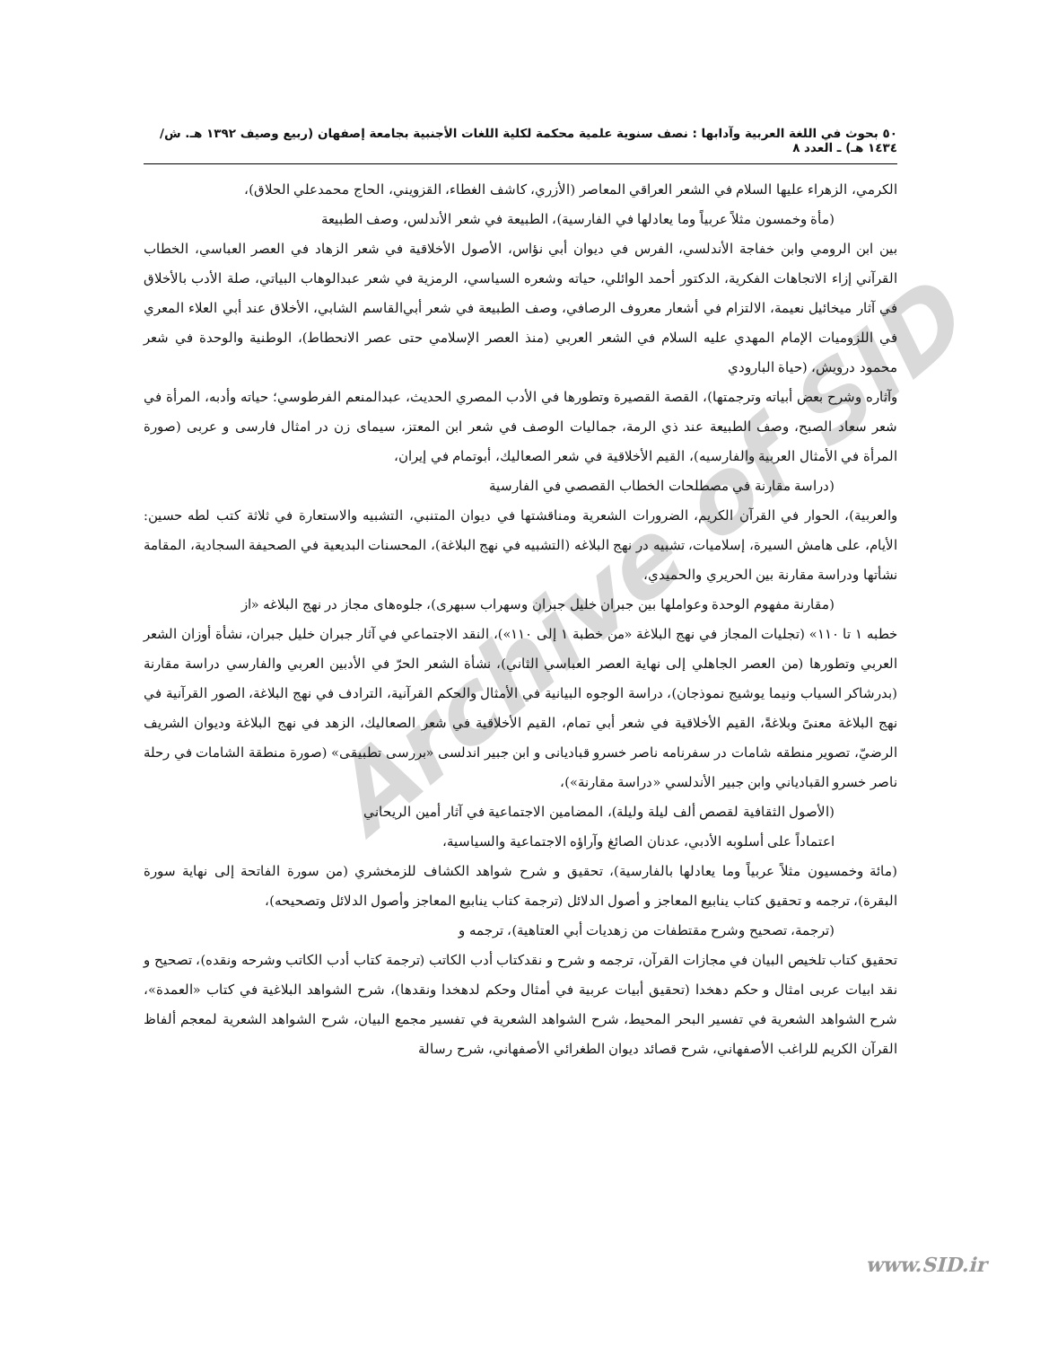٥٠ بحوث في اللغة العربية وآدابها : نصف سنوية علمية محكمة لكلية اللغات الأجنبية بجامعة إصفهان (ربيع وصيف ١٣٩٢ هـ. ش/ ١٤٣٤ هـ) ـ العدد ٨
Archive of SID
الكرمي، الزهراء عليها السلام في الشعر العراقي المعاصر (الأزري، كاشف الغطاء، القزويني، الحاج محمدعلي الحلاق)،
(مأة وخمسون مثلاً عربياً وما يعادلها في الفارسية)، الطبيعة في شعر الأندلس، وصف الطبيعة
بين ابن الرومي وابن خفاجة الأندلسي، الفرس في ديوان أبي نؤاس، الأصول الأخلاقية في شعر الزهاد في العصر العباسي، الخطاب القرآني إزاء الاتجاهات الفكرية، الدكتور أحمد الوائلي، حياته وشعره السياسي، الرمزية في شعر عبدالوهاب البياتي، صلة الأدب بالأخلاق في آثار ميخائيل نعيمة، الالتزام في أشعار معروف الرصافي، وصف الطبيعة في شعر أبي‌القاسم الشابي، الأخلاق عند أبي العلاء المعري في اللزوميات الإمام المهدي عليه السلام في الشعر العربي (منذ العصر الإسلامي حتى عصر الانحطاط)، الوطنية والوحدة في شعر محمود درويش، (حياة البارودي
وآثاره وشرح بعض أبياته وترجمتها)، القصة القصيرة وتطورها في الأدب المصري الحديث، عبدالمنعم الفرطوسي؛ حياته وأدبه، المرأة في شعر سعاد الصبح، وصف الطبيعة عند ذي الرمة، جماليات الوصف في شعر ابن المعتز، سيماى زن در امثال فارسى و عربى (صورة المرأة في الأمثال العربية والفارسيه)، القيم الأخلاقية في شعر الصعاليك، أبوتمام في إيران،
(دراسة مقارنة في مصطلحات الخطاب القصصي في الفارسية
والعربية)، الحوار في القرآن الكريم، الضرورات الشعرية ومناقشتها في ديوان المتنبي، التشبيه والاستعارة في ثلاثة كتب لطه حسين: الأيام، على هامش السيرة، إسلاميات، تشبيه در نهج البلاغه (التشبيه في نهج البلاغة)، المحسنات البديعية في الصحيفة السجادية، المقامة نشأتها ودراسة مقارنة بين الحريري والحميدي،
(مقارنة مفهوم الوحدة وعواملها بين جبران خليل جبران وسهراب سبهرى)، جلوه‌هاى مجاز در نهج البلاغه «از
خطبه ١ تا ١١٠» (تجليات المجاز في نهج البلاغة «من خطبة ١ إلى ١١٠»)، النقد الاجتماعي في آثار جبران خليل جبران، نشأة أوزان الشعر العربي وتطورها (من العصر الجاهلي إلى نهاية العصر العباسي الثاني)، نشأة الشعر الحرّ في الأدبين العربي والفارسي دراسة مقارنة (بدرشاكر السياب ونيما يوشيج نموذجان)، دراسة الوجوه البيانية في الأمثال والحكم القرآنية، الترادف في نهج البلاغة، الصور القرآنية في نهج البلاغة معنىً وبلاغةً، القيم الأخلاقية في شعر أبي تمام، القيم الأخلاقية في شعر الصعاليك، الزهد في نهج البلاغة وديوان الشريف الرضيّ، تصوير منطقه شامات در سفرنامه ناصر خسرو قباديانى و ابن جبير اندلسى «بررسى تطبيقى» (صورة منطقة الشامات في رحلة ناصر خسرو القبادياني وابن جبير الأندلسي «دراسة مقارنة»)،
(الأصول الثقافية لقصص ألف ليلة وليلة)، المضامين الاجتماعية في آثار أمين الريحاني
اعتماداً على أسلوبه الأدبي، عدنان الصائغ وآراؤه الاجتماعية والسياسية،
(مائة وخمسيون مثلاً عربياً وما يعادلها بالفارسية)، تحقيق و شرح شواهد الكشاف للزمخشري (من سورة الفاتحة إلى نهاية سورة البقرة)، ترجمه و تحقيق كتاب ينابيع المعاجز و أصول الدلائل (ترجمة كتاب ينابيع المعاجز وأصول الدلائل وتصحيحه)،
(ترجمة، تصحيح وشرح مقتطفات من زهديات أبي العتاهية)، ترجمه و
تحقيق كتاب تلخيص البيان في مجازات القرآن، ترجمه و شرح و نقدكتاب أدب الكاتب (ترجمة كتاب أدب الكاتب وشرحه ونقده)، تصحيح و نقد ابيات عربى امثال و حكم دهخدا (تحقيق أبيات عربية في أمثال وحكم لدهخدا ونقدها)، شرح الشواهد البلاغية في كتاب «العمدة»، شرح الشواهد الشعرية في تفسير البحر المحيط، شرح الشواهد الشعرية في تفسير مجمع البيان، شرح الشواهد الشعرية لمعجم ألفاظ القرآن الكريم للراغب الأصفهاني، شرح قصائد ديوان الطغرائي الأصفهاني، شرح رسالة
www.SID.ir